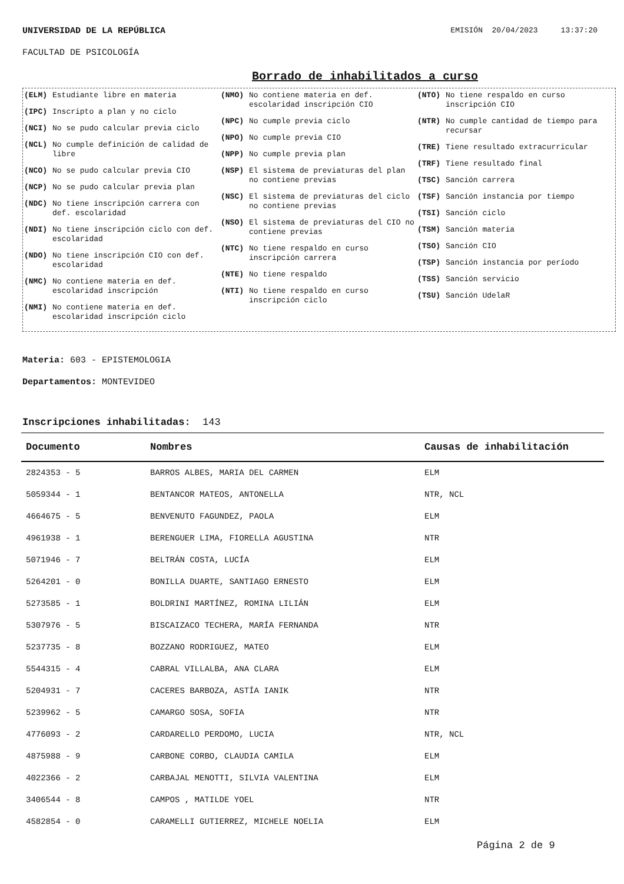UNIVERSIDAD DE LA REPÚBLICA EMISIÓN 20/04/2023 13:37:20
FACULTAD DE PSICOLOGÍA
Borrado de inhabilitados a curso
(ELM) Estudiante libre en materia
(IPC) Inscripto a plan y no ciclo
(NCI) No se pudo calcular previa ciclo
(NCL) No cumple definición de calidad de libre
(NCO) No se pudo calcular previa CIO
(NCP) No se pudo calcular previa plan
(NDC) No tiene inscripción carrera con def. escolaridad
(NDI) No tiene inscripción ciclo con def. escolaridad
(NDO) No tiene inscripción CIO con def. escolaridad
(NMC) No contiene materia en def. escolaridad inscripción
(NMI) No contiene materia en def. escolaridad inscripción ciclo
(NMO) No contiene materia en def. escolaridad inscripción CIO
(NPC) No cumple previa ciclo
(NPO) No cumple previa CIO
(NPP) No cumple previa plan
(NSP) El sistema de previaturas del plan no contiene previas
(NSC) El sistema de previaturas del ciclo no contiene previas
(NSO) El sistema de previaturas del CIO no contiene previas
(NTC) No tiene respaldo en curso inscripción carrera
(NTE) No tiene respaldo
(NTI) No tiene respaldo en curso inscripción ciclo
(NTO) No tiene respaldo en curso inscripción CIO
(NTR) No cumple cantidad de tiempo para recursar
(TRE) Tiene resultado extracurricular
(TRF) Tiene resultado final
(TSC) Sanción carrera
(TSF) Sanción instancia por tiempo
(TSI) Sanción ciclo
(TSM) Sanción materia
(TSO) Sanción CIO
(TSP) Sanción instancia por período
(TSS) Sanción servicio
(TSU) Sanción UdelaR
Materia: 603 - EPISTEMOLOGIA
Departamentos: MONTEVIDEO
Inscripciones inhabilitadas: 143
| Documento | Nombres | Causas de inhabilitación |
| --- | --- | --- |
| 2824353 - 5 | BARROS ALBES, MARIA DEL CARMEN | ELM |
| 5059344 - 1 | BENTANCOR MATEOS, ANTONELLA | NTR, NCL |
| 4664675 - 5 | BENVENUTO FAGUNDEZ, PAOLA | ELM |
| 4961938 - 1 | BERENGUER LIMA, FIORELLA AGUSTINA | NTR |
| 5071946 - 7 | BELTRÁN COSTA, LUCÍA | ELM |
| 5264201 - 0 | BONILLA DUARTE, SANTIAGO ERNESTO | ELM |
| 5273585 - 1 | BOLDRINI MARTÍNEZ, ROMINA LILIÁN | ELM |
| 5307976 - 5 | BISCAIZACO TECHERA, MARÍA FERNANDA | NTR |
| 5237735 - 8 | BOZZANO RODRIGUEZ, MATEO | ELM |
| 5544315 - 4 | CABRAL VILLALBA, ANA CLARA | ELM |
| 5204931 - 7 | CACERES BARBOZA, ASTÍA IANIK | NTR |
| 5239962 - 5 | CAMARGO SOSA, SOFIA | NTR |
| 4776093 - 2 | CARDARELLO PERDOMO, LUCIA | NTR, NCL |
| 4875988 - 9 | CARBONE CORBO, CLAUDIA CAMILA | ELM |
| 4022366 - 2 | CARBAJAL MENOTTI, SILVIA VALENTINA | ELM |
| 3406544 - 8 | CAMPOS , MATILDE YOEL | NTR |
| 4582854 - 0 | CARAMELLI GUTIERREZ, MICHELE NOELIA | ELM |
Página 2 de 9